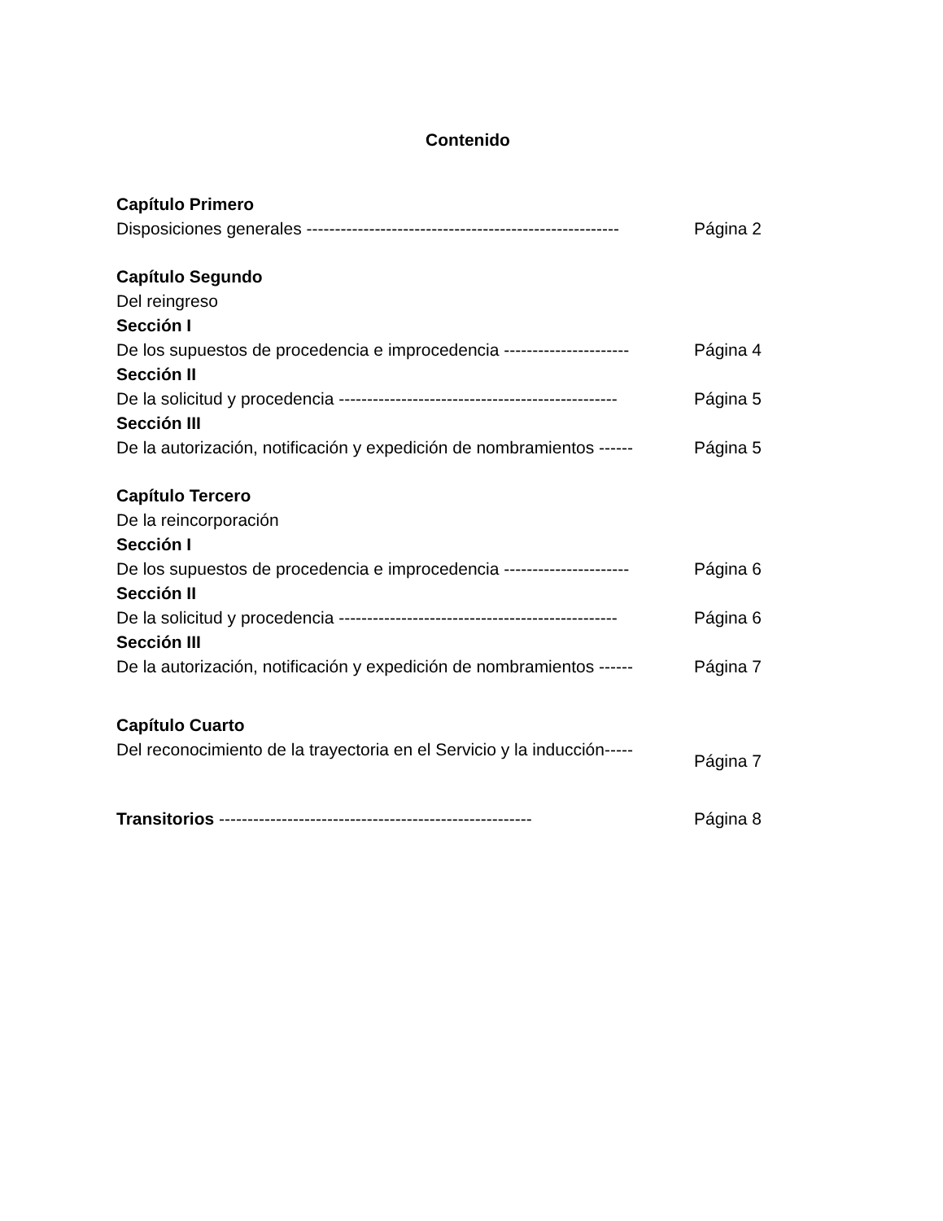Contenido
Capítulo Primero
Disposiciones generales ------------------------------------------------------- Página 2
Capítulo Segundo
Del reingreso
Sección I
De los supuestos de procedencia e improcedencia ---------------------- Página 4
Sección II
De la solicitud y procedencia ------------------------------------------------- Página 5
Sección III
De la autorización, notificación y expedición de nombramientos ------ Página 5
Capítulo Tercero
De la reincorporación
Sección I
De los supuestos de procedencia e improcedencia ---------------------- Página 6
Sección II
De la solicitud y procedencia ------------------------------------------------- Página 6
Sección III
De la autorización, notificación y expedición de nombramientos ------ Página 7
Capítulo Cuarto
Del reconocimiento de la trayectoria en el Servicio y la inducción----- Página 7
Transitorios ------------------------------------------------------- Página 8